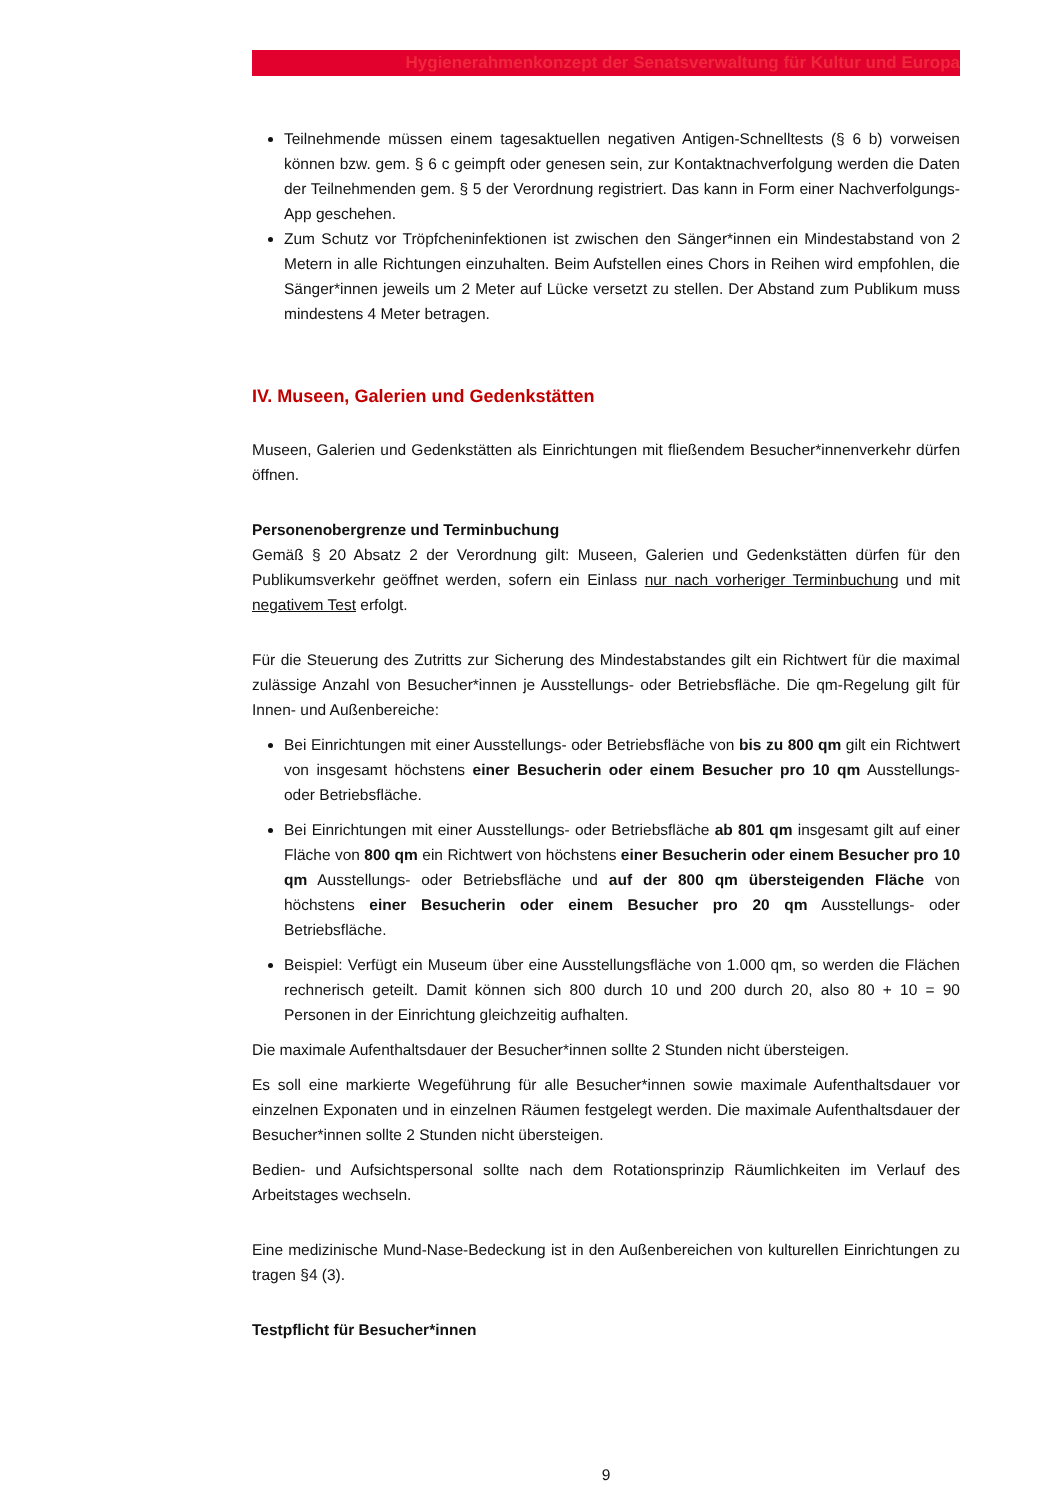Hygienerahmenkonzept der Senatsverwaltung für Kultur und Europa
Teilnehmende müssen einem tagesaktuellen negativen Antigen-Schnelltests (§ 6 b) vorweisen können bzw. gem. § 6 c geimpft oder genesen sein, zur Kontaktnachverfolgung werden die Daten der Teilnehmenden gem. § 5 der Verordnung registriert. Das kann in Form einer Nachverfolgungs-App geschehen.
Zum Schutz vor Tröpfcheninfektionen ist zwischen den Sänger*innen ein Mindestabstand von 2 Metern in alle Richtungen einzuhalten. Beim Aufstellen eines Chors in Reihen wird empfohlen, die Sänger*innen jeweils um 2 Meter auf Lücke versetzt zu stellen. Der Abstand zum Publikum muss mindestens 4 Meter betragen.
IV. Museen, Galerien und Gedenkstätten
Museen, Galerien und Gedenkstätten als Einrichtungen mit fließendem Besucher*innenverkehr dürfen öffnen.
Personenobergrenze und Terminbuchung
Gemäß § 20 Absatz 2 der Verordnung gilt: Museen, Galerien und Gedenkstätten dürfen für den Publikumsverkehr geöffnet werden, sofern ein Einlass nur nach vorheriger Terminbuchung und mit negativem Test erfolgt.
Für die Steuerung des Zutritts zur Sicherung des Mindestabstandes gilt ein Richtwert für die maximal zulässige Anzahl von Besucher*innen je Ausstellungs- oder Betriebsfläche. Die qm-Regelung gilt für Innen- und Außenbereiche:
Bei Einrichtungen mit einer Ausstellungs- oder Betriebsfläche von bis zu 800 qm gilt ein Richtwert von insgesamt höchstens einer Besucherin oder einem Besucher pro 10 qm Ausstellungs- oder Betriebsfläche.
Bei Einrichtungen mit einer Ausstellungs- oder Betriebsfläche ab 801 qm insgesamt gilt auf einer Fläche von 800 qm ein Richtwert von höchstens einer Besucherin oder einem Besucher pro 10 qm Ausstellungs- oder Betriebsfläche und auf der 800 qm übersteigenden Fläche von höchstens einer Besucherin oder einem Besucher pro 20 qm Ausstellungs- oder Betriebsfläche.
Beispiel: Verfügt ein Museum über eine Ausstellungsfläche von 1.000 qm, so werden die Flächen rechnerisch geteilt. Damit können sich 800 durch 10 und 200 durch 20, also 80 + 10 = 90 Personen in der Einrichtung gleichzeitig aufhalten.
Die maximale Aufenthaltsdauer der Besucher*innen sollte 2 Stunden nicht übersteigen.
Es soll eine markierte Wegeführung für alle Besucher*innen sowie maximale Aufenthaltsdauer vor einzelnen Exponaten und in einzelnen Räumen festgelegt werden. Die maximale Aufenthaltsdauer der Besucher*innen sollte 2 Stunden nicht übersteigen.
Bedien- und Aufsichtspersonal sollte nach dem Rotationsprinzip Räumlichkeiten im Verlauf des Arbeitstages wechseln.
Eine medizinische Mund-Nase-Bedeckung ist in den Außenbereichen von kulturellen Einrichtungen zu tragen §4 (3).
Testpflicht für Besucher*innen
9